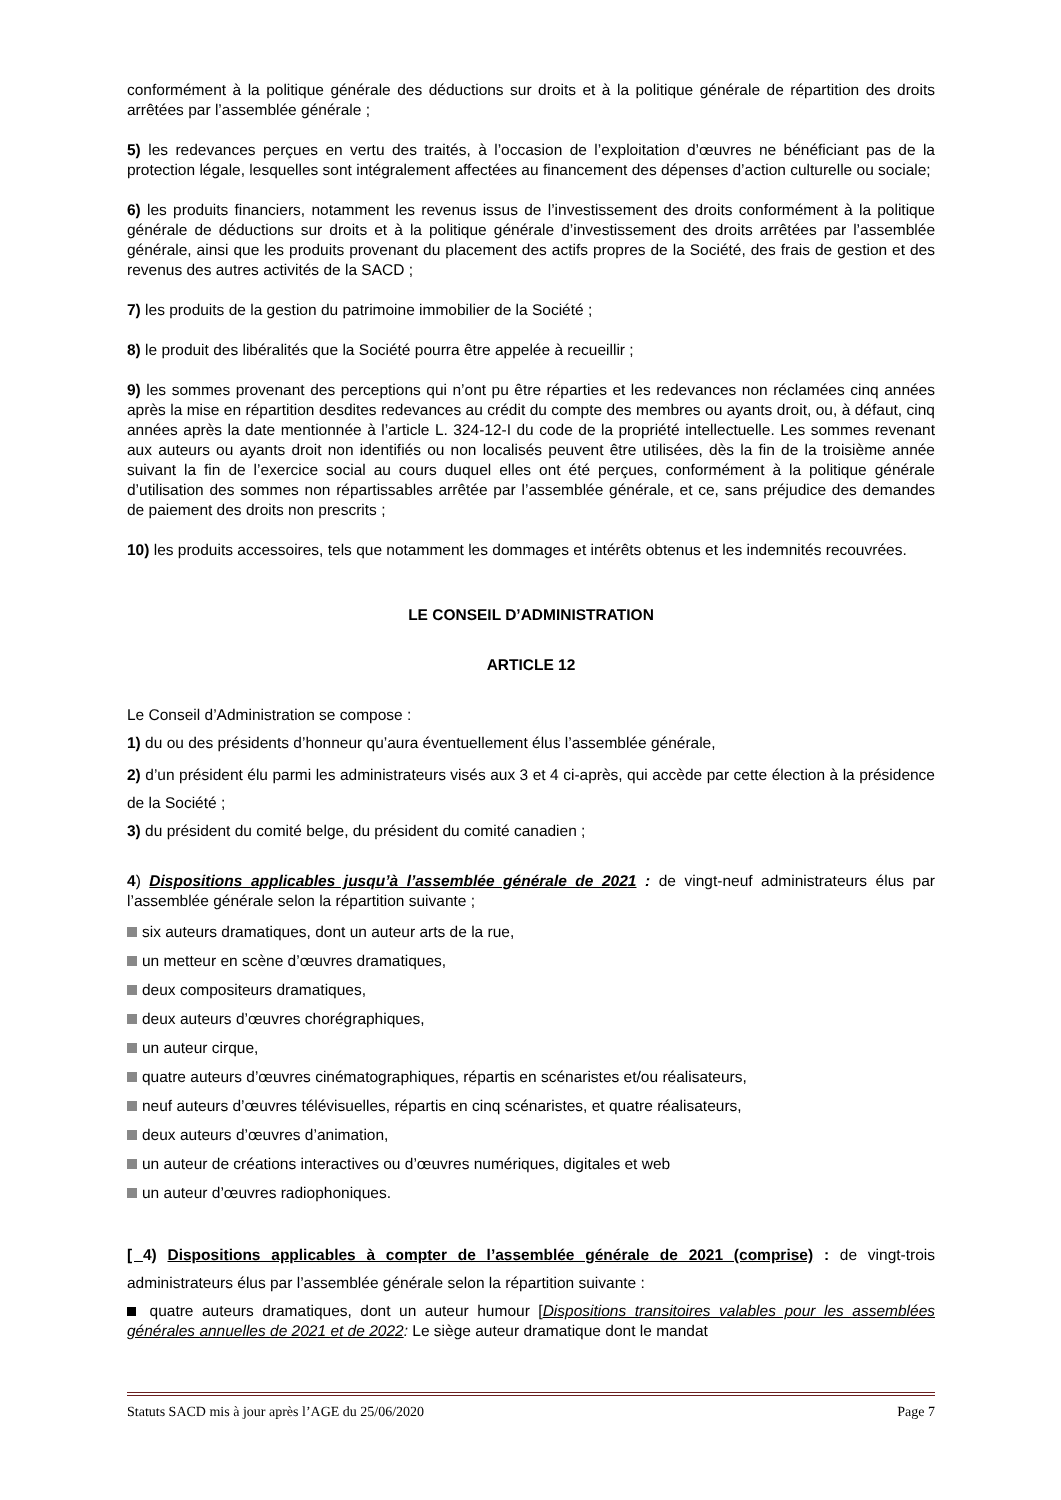conformément à la politique générale des déductions sur droits et à la politique générale de répartition des droits arrêtées par l’assemblée générale ;
5) les redevances perçues en vertu des traités, à l’occasion de l’exploitation d’œuvres ne bénéficiant pas de la protection légale, lesquelles sont intégralement affectées au financement des dépenses d’action culturelle ou sociale;
6) les produits financiers, notamment les revenus issus de l’investissement des droits conformément à la politique générale de déductions sur droits et à la politique générale d’investissement des droits arrêtées par l’assemblée générale, ainsi que les produits provenant du placement des actifs propres de la Société, des frais de gestion et des revenus des autres activités de la SACD ;
7) les produits de la gestion du patrimoine immobilier de la Société ;
8) le produit des libéralités que la Société pourra être appelée à recueillir ;
9) les sommes provenant des perceptions qui n’ont pu être réparties et les redevances non réclamées cinq années après la mise en répartition desdites redevances au crédit du compte des membres ou ayants droit, ou, à défaut, cinq années après la date mentionnée à l’article L. 324-12-I du code de la propriété intellectuelle. Les sommes revenant aux auteurs ou ayants droit non identifiés ou non localisés peuvent être utilisées, dès la fin de la troisième année suivant la fin de l’exercice social au cours duquel elles ont été perçues, conformément à la politique générale d’utilisation des sommes non répartissables arrêtée par l’assemblée générale, et ce, sans préjudice des demandes de paiement des droits non prescrits ;
10) les produits accessoires, tels que notamment les dommages et intérêts obtenus et les indemnités recouvrées.
LE CONSEIL D’ADMINISTRATION
ARTICLE 12
Le Conseil d’Administration se compose :
1) du ou des présidents d’honneur qu’aura éventuellement élus l’assemblée générale,
2) d’un président élu parmi les administrateurs visés aux 3 et 4 ci-après, qui accède par cette élection à la présidence de la Société ;
3) du président du comité belge, du président du comité canadien ;
4) Dispositions applicables jusqu’à l’assemblée générale de 2021 : de vingt-neuf administrateurs élus par l’assemblée générale selon la répartition suivante ;
six auteurs dramatiques, dont un auteur arts de la rue,
un metteur en scène d’œuvres dramatiques,
deux compositeurs dramatiques,
deux auteurs d’œuvres chorégraphiques,
un auteur cirque,
quatre auteurs d’œuvres cinématographiques, répartis en scénaristes et/ou réalisateurs,
neuf auteurs d’œuvres télévisuelles, répartis en cinq scénaristes, et quatre réalisateurs,
deux auteurs d’œuvres d’animation,
un auteur de créations interactives ou d’œuvres numériques, digitales et web
un auteur d’œuvres radiophoniques.
[ 4) Dispositions applicables à compter de l’assemblée générale de 2021 (comprise) : de vingt-trois administrateurs élus par l’assemblée générale selon la répartition suivante :
quatre auteurs dramatiques, dont un auteur humour [Dispositions transitoires valables pour les assemblées générales annuelles de 2021 et de 2022: Le siège auteur dramatique dont le mandat
Statuts SACD mis à jour après l’AGE du 25/06/2020 Page 7